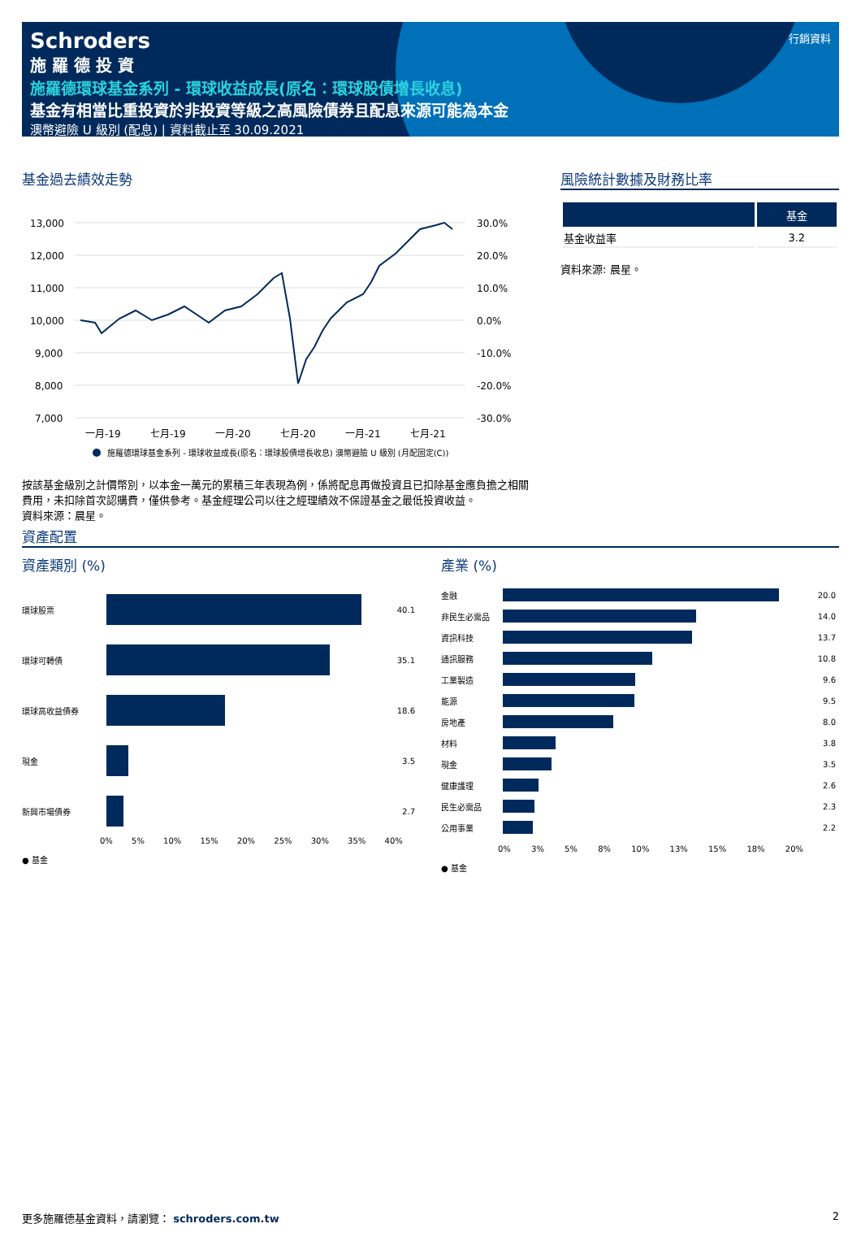Schroders
施 羅 德 投 資
施羅德環球基金系列 - 環球收益成長(原名：環球股債增長收息)
基金有相當比重投資於非投資等級之高風險債券且配息來源可能為本金
澳幣避險 U 級別 (配息) | 資料截止至 30.09.2021
行銷資料
基金過去績效走勢
13,000
12,000
11,000
10,000
9,000
8,000
7,000
30.0%
20.0%
10.0%
0.0%
-10.0%
-20.0%
-30.0%
一月-19
七月-19
一月-20
七月-20
一月-21
七月-21
施羅德環球基金系列 - 環球收益成長(原名：環球股債增長收息) 澳幣避險 U 級別 (月配固定(C))
按該基金級別之計價幣別，以本金一萬元的累積三年表現為例，係將配息再做投資且已扣除基金應負擔之相關費用，未扣除首次認購費，僅供參考。基金經理公司以往之經理績效不保證基金之最低投資收益。
資料來源：晨星。
風險統計數據及財務比率
| | 基金 |
| --- | --- |
| 基金收益率 | 3.2 |
資料來源: 晨星。
資產配置
資產類別 (%)
環球股票 40.1
環球可轉債 35.1
環球高收益債券 18.6
現金 3.5
新興市場債券 2.7
0% 5% 10% 15% 20% 25% 30% 35% 40%
● 基金
產業 (%)
金融 20.0
非民生必需品 14.0
資訊科技 13.7
通訊服務 10.8
工業製造 9.6
能源 9.5
房地產 8.0
材料 3.8
現金 3.5
健康護理 2.6
民生必需品 2.3
公用事業 2.2
0% 3% 5% 8% 10% 13% 15% 18% 20%
● 基金
更多施羅德基金資料，請瀏覽： schroders.com.tw 2